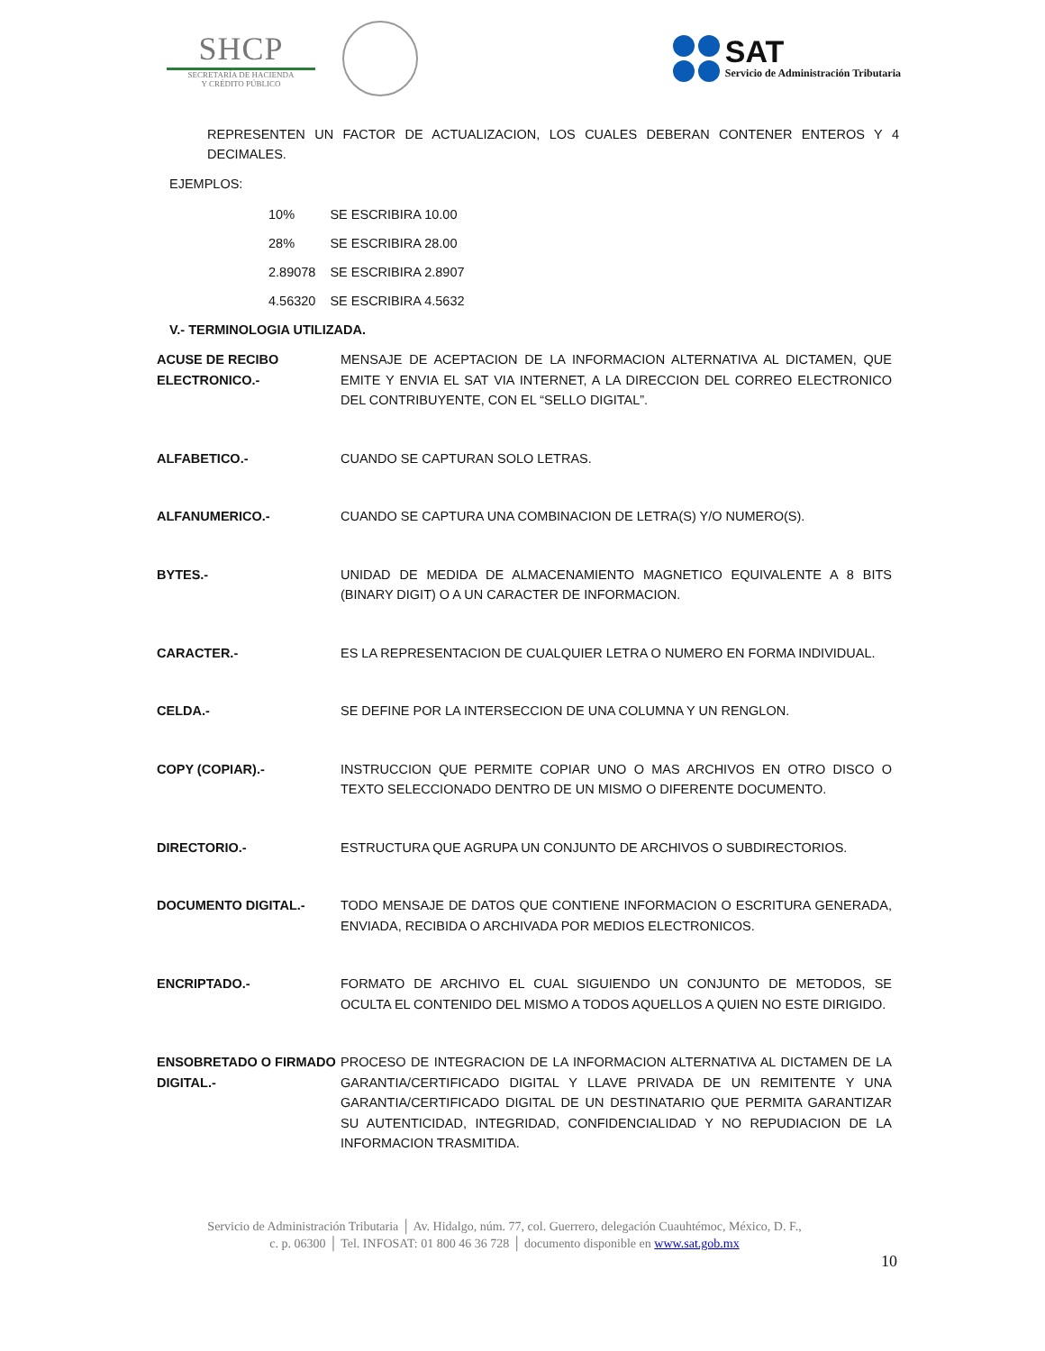SHCP
SECRETARÍA DE HACIENDA
Y CRÉDITO PÚBLICO
SAT
Servicio de Administración Tributaria
REPRESENTEN UN FACTOR DE ACTUALIZACION, LOS CUALES DEBERAN CONTENER ENTEROS Y 4 DECIMALES.
EJEMPLOS:
| 10% | SE ESCRIBIRA 10.00 |
| 28% | SE ESCRIBIRA 28.00 |
| 2.89078 | SE ESCRIBIRA 2.8907 |
| 4.56320 | SE ESCRIBIRA 4.5632 |
V.- TERMINOLOGIA UTILIZADA.
| ACUSE DE RECIBO ELECTRONICO.- | MENSAJE DE ACEPTACION DE LA INFORMACION ALTERNATIVA AL DICTAMEN, QUE EMITE Y ENVIA EL SAT VIA INTERNET, A LA DIRECCION DEL CORREO ELECTRONICO DEL CONTRIBUYENTE, CON EL “SELLO DIGITAL”. |
| ALFABETICO.- | CUANDO SE CAPTURAN SOLO LETRAS. |
| ALFANUMERICO.- | CUANDO SE CAPTURA UNA COMBINACION DE LETRA(S) Y/O NUMERO(S). |
| BYTES.- | UNIDAD DE MEDIDA DE ALMACENAMIENTO MAGNETICO EQUIVALENTE A 8 BITS (BINARY DIGIT) O A UN CARACTER DE INFORMACION. |
| CARACTER.- | ES LA REPRESENTACION DE CUALQUIER LETRA O NUMERO EN FORMA INDIVIDUAL. |
| CELDA.- | SE DEFINE POR LA INTERSECCION DE UNA COLUMNA Y UN RENGLON. |
| COPY (COPIAR).- | INSTRUCCION QUE PERMITE COPIAR UNO O MAS ARCHIVOS EN OTRO DISCO O TEXTO SELECCIONADO DENTRO DE UN MISMO O DIFERENTE DOCUMENTO. |
| DIRECTORIO.- | ESTRUCTURA QUE AGRUPA UN CONJUNTO DE ARCHIVOS O SUBDIRECTORIOS. |
| DOCUMENTO DIGITAL.- | TODO MENSAJE DE DATOS QUE CONTIENE INFORMACION O ESCRITURA GENERADA, ENVIADA, RECIBIDA O ARCHIVADA POR MEDIOS ELECTRONICOS. |
| ENCRIPTADO.- | FORMATO DE ARCHIVO EL CUAL SIGUIENDO UN CONJUNTO DE METODOS, SE OCULTA EL CONTENIDO DEL MISMO A TODOS AQUELLOS A QUIEN NO ESTE DIRIGIDO. |
| ENSOBRETADO O FIRMADO DIGITAL.- | PROCESO DE INTEGRACION DE LA INFORMACION ALTERNATIVA AL DICTAMEN DE LA GARANTIA/CERTIFICADO DIGITAL Y LLAVE PRIVADA DE UN REMITENTE Y UNA GARANTIA/CERTIFICADO DIGITAL DE UN DESTINATARIO QUE PERMITA GARANTIZAR SU AUTENTICIDAD, INTEGRIDAD, CONFIDENCIALIDAD Y NO REPUDIACION DE LA INFORMACION TRASMITIDA. |
Servicio de Administración Tributaria │ Av. Hidalgo, núm. 77, col. Guerrero, delegación Cuauhtémoc, México, D. F.,
c. p. 06300 │ Tel. INFOSAT: 01 800 46 36 728 │ documento disponible en www.sat.gob.mx
10